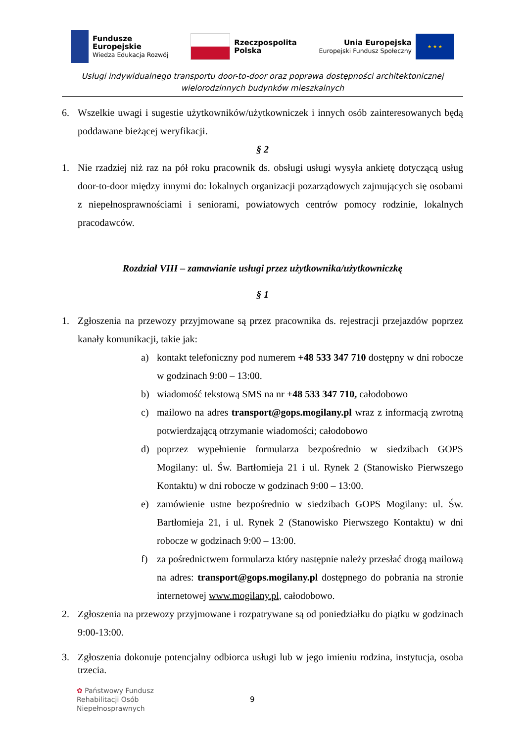Fundusze
Europejskie
Wiedza Edukacja Rozwój
Rzeczpospolita
Polska
Unia Europejska
Europejski Fundusz Społeczny
★ ★ ★
Usługi indywidualnego transportu door-to-door oraz poprawa dostępności architektonicznej
wielorodzinnych budynków mieszkalnych
6. Wszelkie uwagi i sugestie użytkowników/użytkowniczek i innych osób zainteresowanych będą poddawane bieżącej weryfikacji.
§ 2
1. Nie rzadziej niż raz na pół roku pracownik ds. obsługi usługi wysyła ankietę dotyczącą usług door-to-door między innymi do: lokalnych organizacji pozarządowych zajmujących się osobami z niepełnosprawnościami i seniorami, powiatowych centrów pomocy rodzinie, lokalnych pracodawców.
Rozdział VIII – zamawianie usługi przez użytkownika/użytkowniczkę
§ 1
1. Zgłoszenia na przewozy przyjmowane są przez pracownika ds. rejestracji przejazdów poprzez kanały komunikacji, takie jak:
a) kontakt telefoniczny pod numerem +48 533 347 710 dostępny w dni robocze w godzinach 9:00 – 13:00.
b) wiadomość tekstową SMS na nr +48 533 347 710, całodobowo
c) mailowo na adres transport@gops.mogilany.pl wraz z informacją zwrotną potwierdzającą otrzymanie wiadomości; całodobowo
d) poprzez wypełnienie formularza bezpośrednio w siedzibach GOPS Mogilany: ul. Św. Bartłomieja 21 i ul. Rynek 2 (Stanowisko Pierwszego Kontaktu) w dni robocze w godzinach 9:00 – 13:00.
e) zamówienie ustne bezpośrednio w siedzibach GOPS Mogilany: ul. Św. Bartłomieja 21, i ul. Rynek 2 (Stanowisko Pierwszego Kontaktu) w dni robocze w godzinach 9:00 – 13:00.
f) za pośrednictwem formularza który następnie należy przesłać drogą mailową na adres: transport@gops.mogilany.pl dostępnego do pobrania na stronie internetowej www.mogilany.pl, całodobowo.
2. Zgłoszenia na przewozy przyjmowane i rozpatrywane są od poniedziałku do piątku w godzinach 9:00-13:00.
3. Zgłoszenia dokonuje potencjalny odbiorca usługi lub w jego imieniu rodzina, instytucja, osoba trzecia.
✿ Państwowy Fundusz
Rehabilitacji Osób
Niepełnosprawnych
9